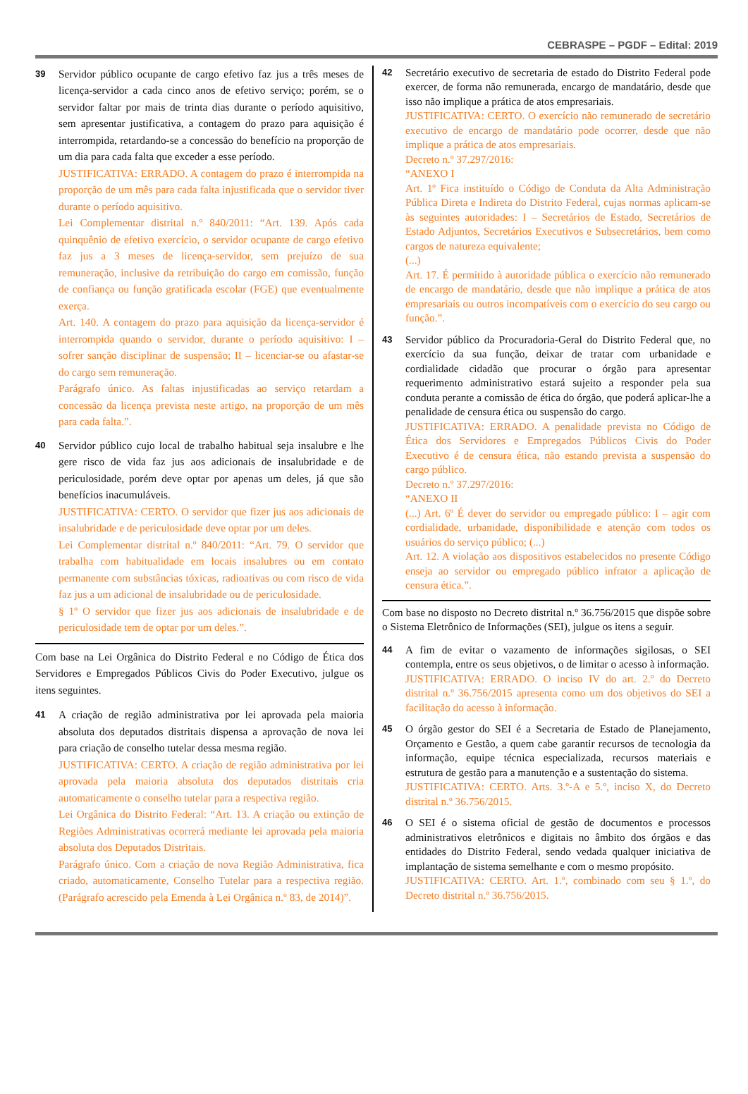CEBRASPE – PGDF – Edital: 2019
39
Servidor público ocupante de cargo efetivo faz jus a três meses de licença-servidor a cada cinco anos de efetivo serviço; porém, se o servidor faltar por mais de trinta dias durante o período aquisitivo, sem apresentar justificativa, a contagem do prazo para aquisição é interrompida, retardando-se a concessão do benefício na proporção de um dia para cada falta que exceder a esse período.
JUSTIFICATIVA: ERRADO. A contagem do prazo é interrompida na proporção de um mês para cada falta injustificada que o servidor tiver durante o período aquisitivo.
Lei Complementar distrital n.º 840/2011: “Art. 139. Após cada quinquênio de efetivo exercício, o servidor ocupante de cargo efetivo faz jus a 3 meses de licença-servidor, sem prejuízo de sua remuneração, inclusive da retribuição do cargo em comissão, função de confiança ou função gratificada escolar (FGE) que eventualmente exerça.
Art. 140. A contagem do prazo para aquisição da licença-servidor é interrompida quando o servidor, durante o período aquisitivo: I – sofrer sanção disciplinar de suspensão; II – licenciar-se ou afastar-se do cargo sem remuneração.
Parágrafo único. As faltas injustificadas ao serviço retardam a concessão da licença prevista neste artigo, na proporção de um mês para cada falta.”.
40
Servidor público cujo local de trabalho habitual seja insalubre e lhe gere risco de vida faz jus aos adicionais de insalubridade e de periculosidade, porém deve optar por apenas um deles, já que são benefícios inacumuláveis.
JUSTIFICATIVA: CERTO. O servidor que fizer jus aos adicionais de insalubridade e de periculosidade deve optar por um deles.
Lei Complementar distrital n.º 840/2011: “Art. 79. O servidor que trabalha com habitualidade em locais insalubres ou em contato permanente com substâncias tóxicas, radioativas ou com risco de vida faz jus a um adicional de insalubridade ou de periculosidade.
§ 1º O servidor que fizer jus aos adicionais de insalubridade e de periculosidade tem de optar por um deles.”.
Com base na Lei Orgânica do Distrito Federal e no Código de Ética dos Servidores e Empregados Públicos Civis do Poder Executivo, julgue os itens seguintes.
41
A criação de região administrativa por lei aprovada pela maioria absoluta dos deputados distritais dispensa a aprovação de nova lei para criação de conselho tutelar dessa mesma região.
JUSTIFICATIVA: CERTO. A criação de região administrativa por lei aprovada pela maioria absoluta dos deputados distritais cria automaticamente o conselho tutelar para a respectiva região.
Lei Orgânica do Distrito Federal: “Art. 13. A criação ou extinção de Regiões Administrativas ocorrerá mediante lei aprovada pela maioria absoluta dos Deputados Distritais.
Parágrafo único. Com a criação de nova Região Administrativa, fica criado, automaticamente, Conselho Tutelar para a respectiva região. (Parágrafo acrescido pela Emenda à Lei Orgânica n.º 83, de 2014)”.
42
Secretário executivo de secretaria de estado do Distrito Federal pode exercer, de forma não remunerada, encargo de mandatário, desde que isso não implique a prática de atos empresariais.
JUSTIFICATIVA: CERTO. O exercício não remunerado de secretário executivo de encargo de mandatário pode ocorrer, desde que não implique a prática de atos empresariais.
Decreto n.º 37.297/2016:
“ANEXO I
Art. 1º Fica instituído o Código de Conduta da Alta Administração Pública Direta e Indireta do Distrito Federal, cujas normas aplicam-se às seguintes autoridades: I – Secretários de Estado, Secretários de Estado Adjuntos, Secretários Executivos e Subsecretários, bem como cargos de natureza equivalente;
(...)
Art. 17. É permitido à autoridade pública o exercício não remunerado de encargo de mandatário, desde que não implique a prática de atos empresariais ou outros incompatíveis com o exercício do seu cargo ou função.”.
43
Servidor público da Procuradoria-Geral do Distrito Federal que, no exercício da sua função, deixar de tratar com urbanidade e cordialidade cidadão que procurar o órgão para apresentar requerimento administrativo estará sujeito a responder pela sua conduta perante a comissão de ética do órgão, que poderá aplicar-lhe a penalidade de censura ética ou suspensão do cargo.
JUSTIFICATIVA: ERRADO. A penalidade prevista no Código de Ética dos Servidores e Empregados Públicos Civis do Poder Executivo é de censura ética, não estando prevista a suspensão do cargo público.
Decreto n.º 37.297/2016:
“ANEXO II
(...) Art. 6º É dever do servidor ou empregado público: I – agir com cordialidade, urbanidade, disponibilidade e atenção com todos os usuários do serviço público; (...)
Art. 12. A violação aos dispositivos estabelecidos no presente Código enseja ao servidor ou empregado público infrator a aplicação de censura ética.”.
Com base no disposto no Decreto distrital n.º 36.756/2015 que dispõe sobre o Sistema Eletrônico de Informações (SEI), julgue os itens a seguir.
44
A fim de evitar o vazamento de informações sigilosas, o SEI contempla, entre os seus objetivos, o de limitar o acesso à informação.
JUSTIFICATIVA: ERRADO. O inciso IV do art. 2.º do Decreto distrital n.º 36.756/2015 apresenta como um dos objetivos do SEI a facilitação do acesso à informação.
45
O órgão gestor do SEI é a Secretaria de Estado de Planejamento, Orçamento e Gestão, a quem cabe garantir recursos de tecnologia da informação, equipe técnica especializada, recursos materiais e estrutura de gestão para a manutenção e a sustentação do sistema.
JUSTIFICATIVA: CERTO. Arts. 3.º-A e 5.º, inciso X, do Decreto distrital n.º 36.756/2015.
46
O SEI é o sistema oficial de gestão de documentos e processos administrativos eletrônicos e digitais no âmbito dos órgãos e das entidades do Distrito Federal, sendo vedada qualquer iniciativa de implantação de sistema semelhante e com o mesmo propósito.
JUSTIFICATIVA: CERTO. Art. 1.º, combinado com seu § 1.º, do Decreto distrital n.º 36.756/2015.